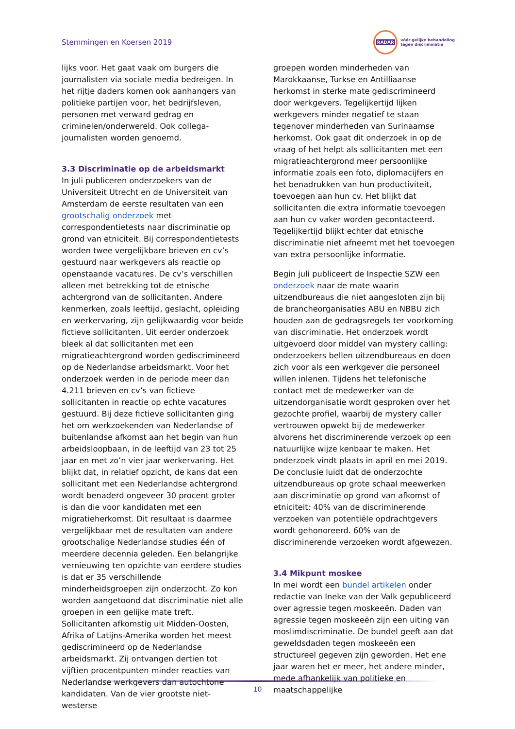Stemmingen en Koersen 2019
RADAR
vóór gelijke behandeling
tegen discriminatie
lijks voor. Het gaat vaak om burgers die journalisten via sociale media bedreigen. In het rijtje daders komen ook aanhangers van politieke partijen voor, het bedrijfsleven, personen met verward gedrag en criminelen/onderwereld. Ook collega-journalisten worden genoemd.
3.3 Discriminatie op de arbeidsmarkt
In juli publiceren onderzoekers van de Universiteit Utrecht en de Universiteit van Amsterdam de eerste resultaten van een grootschalig onderzoek met correspondentietests naar discriminatie op grond van etniciteit. Bij correspondentietests worden twee vergelijkbare brieven en cv’s gestuurd naar werkgevers als reactie op openstaande vacatures. De cv’s verschillen alleen met betrekking tot de etnische achtergrond van de sollicitanten. Andere kenmerken, zoals leeftijd, geslacht, opleiding en werkervaring, zijn gelijkwaardig voor beide fictieve sollicitanten. Uit eerder onderzoek bleek al dat sollicitanten met een migratieachtergrond worden gediscrimineerd op de Nederlandse arbeidsmarkt. Voor het onderzoek werden in de periode meer dan 4.211 brieven en cv’s van fictieve sollicitanten in reactie op echte vacatures gestuurd. Bij deze fictieve sollicitanten ging het om werkzoekenden van Nederlandse of buitenlandse afkomst aan het begin van hun arbeidsloopbaan, in de leeftijd van 23 tot 25 jaar en met zo’n vier jaar werkervaring. Het blijkt dat, in relatief opzicht, de kans dat een sollicitant met een Nederlandse achtergrond wordt benaderd ongeveer 30 procent groter is dan die voor kandidaten met een migratieherkomst. Dit resultaat is daarmee vergelijkbaar met de resultaten van andere grootschalige Nederlandse studies één of meerdere decennia geleden. Een belangrijke vernieuwing ten opzichte van eerdere studies is dat er 35 verschillende minderheidsgroepen zijn onderzocht. Zo kon worden aangetoond dat discriminatie niet alle groepen in een gelijke mate treft. Sollicitanten afkomstig uit Midden-Oosten, Afrika of Latijns-Amerika worden het meest gediscrimineerd op de Nederlandse arbeidsmarkt. Zij ontvangen dertien tot vijftien procentpunten minder reacties van Nederlandse werkgevers dan autochtone kandidaten. Van de vier grootste niet-westerse
groepen worden minderheden van Marokkaanse, Turkse en Antilliaanse herkomst in sterke mate gediscrimineerd door werkgevers. Tegelijkertijd lijken werkgevers minder negatief te staan tegenover minderheden van Surinaamse herkomst. Ook gaat dit onderzoek in op de vraag of het helpt als sollicitanten met een migratieachtergrond meer persoonlijke informatie zoals een foto, diplomacijfers en het benadrukken van hun productiviteit, toevoegen aan hun cv. Het blijkt dat sollicitanten die extra informatie toevoegen aan hun cv vaker worden gecontacteerd. Tegelijkertijd blijkt echter dat etnische discriminatie niet afneemt met het toevoegen van extra persoonlijke informatie.
Begin juli publiceert de Inspectie SZW een onderzoek naar de mate waarin uitzendbureaus die niet aangesloten zijn bij de brancheorganisaties ABU en NBBU zich houden aan de gedragsregels ter voorkoming van discriminatie. Het onderzoek wordt uitgevoerd door middel van mystery calling: onderzoekers bellen uitzendbureaus en doen zich voor als een werkgever die personeel willen inlenen. Tijdens het telefonische contact met de medewerker van de uitzendorganisatie wordt gesproken over het gezochte profiel, waarbij de mystery caller vertrouwen opwekt bij de medewerker alvorens het discriminerende verzoek op een natuurlijke wijze kenbaar te maken. Het onderzoek vindt plaats in april en mei 2019. De conclusie luidt dat de onderzochte uitzendbureaus op grote schaal meewerken aan discriminatie op grond van afkomst of etniciteit: 40% van de discriminerende verzoeken van potentiële opdrachtgevers wordt gehonoreerd. 60% van de discriminerende verzoeken wordt afgewezen.
3.4 Mikpunt moskee
In mei wordt een bundel artikelen onder redactie van Ineke van der Valk gepubliceerd over agressie tegen moskeeën. Daden van agressie tegen moskeeën zijn een uiting van moslimdiscriminatie. De bundel geeft aan dat geweldsdaden tegen moskeeën een structureel gegeven zijn geworden. Het ene jaar waren het er meer, het andere minder, mede afhankelijk van politieke en maatschappelijke
10